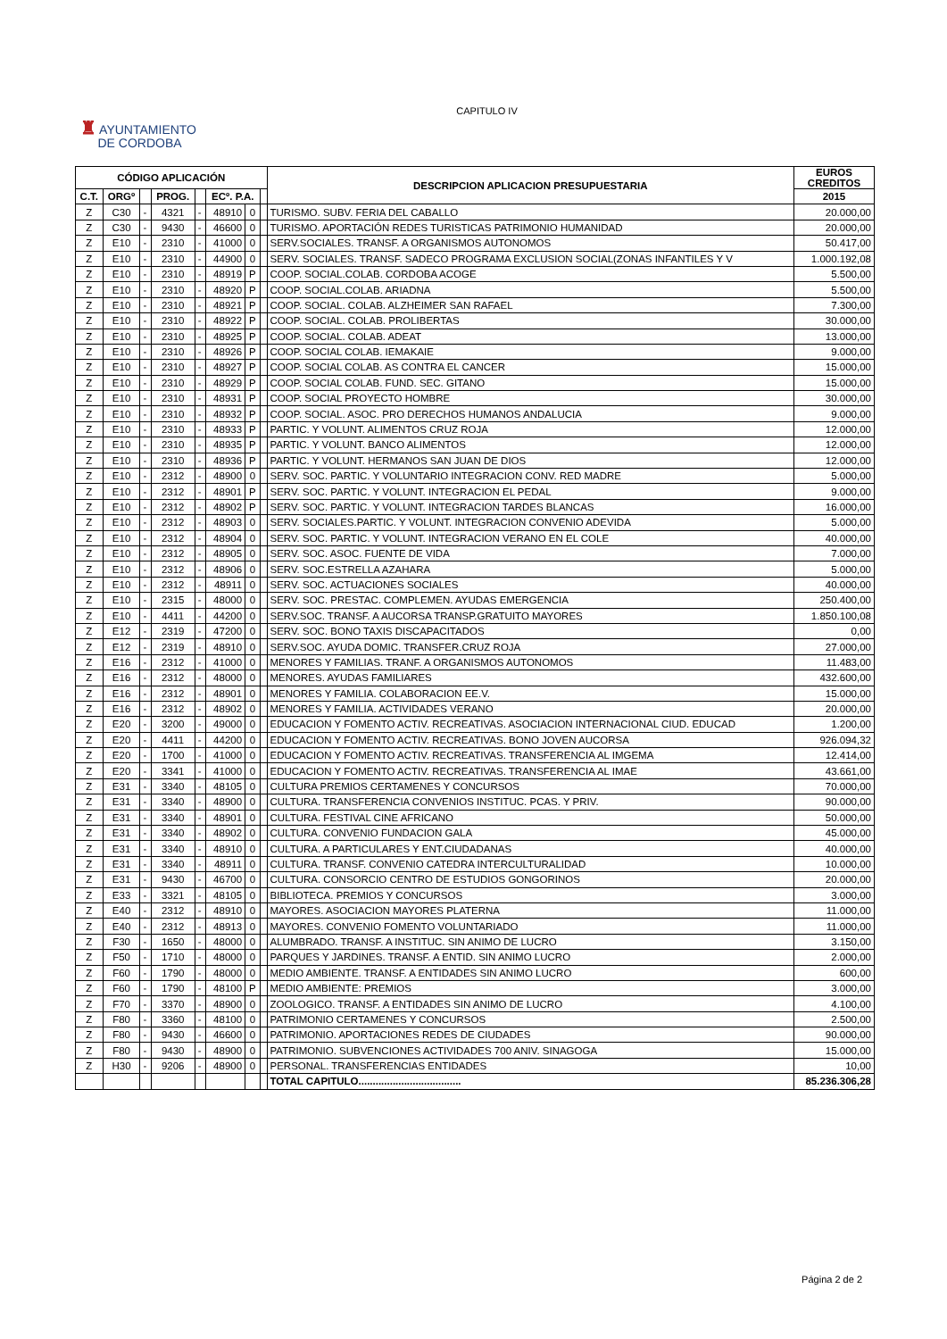CAPITULO IV
♜ AYUNTAMIENTO
DE CORDOBA
| CÓDIGO APLICACIÓN | | | | | | | | DESCRIPCION APLICACION PRESUPUESTARIA | EUROS CREDITOS |
| --- | --- | --- | --- | --- | --- | --- | --- | --- | --- |
| C.T. | ORGº | | PROG. | | ECº. P.A. | | | | 2015 |
| Z | C30 | - | 4321 | - | 48910 | 0 | | TURISMO. SUBV. FERIA DEL CABALLO | 20.000,00 |
| Z | C30 | - | 9430 | - | 46600 | 0 | | TURISMO. APORTACIÓN REDES TURISTICAS PATRIMONIO HUMANIDAD | 20.000,00 |
| Z | E10 | - | 2310 | - | 41000 | 0 | | SERV.SOCIALES. TRANSF. A ORGANISMOS AUTONOMOS | 50.417,00 |
| Z | E10 | - | 2310 | - | 44900 | 0 | | SERV. SOCIALES. TRANSF. SADECO PROGRAMA EXCLUSION SOCIAL(ZONAS INFANTILES Y V | 1.000.192,08 |
| Z | E10 | - | 2310 | - | 48919 | P | | COOP. SOCIAL.COLAB. CORDOBA ACOGE | 5.500,00 |
| Z | E10 | - | 2310 | - | 48920 | P | | COOP. SOCIAL.COLAB. ARIADNA | 5.500,00 |
| Z | E10 | - | 2310 | - | 48921 | P | | COOP. SOCIAL. COLAB. ALZHEIMER SAN RAFAEL | 7.300,00 |
| Z | E10 | - | 2310 | - | 48922 | P | | COOP. SOCIAL. COLAB. PROLIBERTAS | 30.000,00 |
| Z | E10 | - | 2310 | - | 48925 | P | | COOP. SOCIAL. COLAB. ADEAT | 13.000,00 |
| Z | E10 | - | 2310 | - | 48926 | P | | COOP. SOCIAL COLAB. IEMAKAIE | 9.000,00 |
| Z | E10 | - | 2310 | - | 48927 | P | | COOP. SOCIAL COLAB. AS CONTRA EL CANCER | 15.000,00 |
| Z | E10 | - | 2310 | - | 48929 | P | | COOP. SOCIAL COLAB. FUND. SEC. GITANO | 15.000,00 |
| Z | E10 | - | 2310 | - | 48931 | P | | COOP. SOCIAL PROYECTO HOMBRE | 30.000,00 |
| Z | E10 | - | 2310 | - | 48932 | P | | COOP. SOCIAL. ASOC. PRO DERECHOS HUMANOS ANDALUCIA | 9.000,00 |
| Z | E10 | - | 2310 | - | 48933 | P | | PARTIC. Y VOLUNT. ALIMENTOS CRUZ ROJA | 12.000,00 |
| Z | E10 | - | 2310 | - | 48935 | P | | PARTIC. Y VOLUNT. BANCO ALIMENTOS | 12.000,00 |
| Z | E10 | - | 2310 | - | 48936 | P | | PARTIC. Y VOLUNT. HERMANOS SAN JUAN DE DIOS | 12.000,00 |
| Z | E10 | - | 2312 | - | 48900 | 0 | | SERV. SOC. PARTIC. Y VOLUNTARIO INTEGRACION CONV. RED MADRE | 5.000,00 |
| Z | E10 | - | 2312 | - | 48901 | P | | SERV. SOC. PARTIC. Y VOLUNT. INTEGRACION EL PEDAL | 9.000,00 |
| Z | E10 | - | 2312 | - | 48902 | P | | SERV. SOC. PARTIC. Y VOLUNT. INTEGRACION TARDES BLANCAS | 16.000,00 |
| Z | E10 | - | 2312 | - | 48903 | 0 | | SERV. SOCIALES.PARTIC. Y VOLUNT. INTEGRACION CONVENIO ADEVIDA | 5.000,00 |
| Z | E10 | - | 2312 | - | 48904 | 0 | | SERV. SOC. PARTIC. Y VOLUNT. INTEGRACION VERANO EN EL COLE | 40.000,00 |
| Z | E10 | - | 2312 | - | 48905 | 0 | | SERV. SOC. ASOC. FUENTE DE VIDA | 7.000,00 |
| Z | E10 | - | 2312 | - | 48906 | 0 | | SERV. SOC.ESTRELLA AZAHARA | 5.000,00 |
| Z | E10 | - | 2312 | - | 48911 | 0 | | SERV. SOC. ACTUACIONES SOCIALES | 40.000,00 |
| Z | E10 | - | 2315 | - | 48000 | 0 | | SERV. SOC. PRESTAC. COMPLEMEN. AYUDAS EMERGENCIA | 250.400,00 |
| Z | E10 | - | 4411 | - | 44200 | 0 | | SERV.SOC. TRANSF. A AUCORSA TRANSP.GRATUITO MAYORES | 1.850.100,08 |
| Z | E12 | - | 2319 | - | 47200 | 0 | | SERV. SOC. BONO TAXIS DISCAPACITADOS | 0,00 |
| Z | E12 | - | 2319 | - | 48910 | 0 | | SERV.SOC. AYUDA DOMIC. TRANSFER.CRUZ ROJA | 27.000,00 |
| Z | E16 | - | 2312 | - | 41000 | 0 | | MENORES Y FAMILIAS. TRANF. A ORGANISMOS AUTONOMOS | 11.483,00 |
| Z | E16 | - | 2312 | - | 48000 | 0 | | MENORES. AYUDAS FAMILIARES | 432.600,00 |
| Z | E16 | - | 2312 | - | 48901 | 0 | | MENORES Y FAMILIA. COLABORACION EE.V. | 15.000,00 |
| Z | E16 | - | 2312 | - | 48902 | 0 | | MENORES Y FAMILIA. ACTIVIDADES VERANO | 20.000,00 |
| Z | E20 | - | 3200 | - | 49000 | 0 | | EDUCACION Y FOMENTO ACTIV. RECREATIVAS. ASOCIACION INTERNACIONAL CIUD. EDUCAD | 1.200,00 |
| Z | E20 | - | 4411 | - | 44200 | 0 | | EDUCACION Y FOMENTO ACTIV. RECREATIVAS. BONO JOVEN AUCORSA | 926.094,32 |
| Z | E20 | - | 1700 | - | 41000 | 0 | | EDUCACION Y FOMENTO ACTIV. RECREATIVAS. TRANSFERENCIA AL IMGEMA | 12.414,00 |
| Z | E20 | - | 3341 | - | 41000 | 0 | | EDUCACION Y FOMENTO ACTIV. RECREATIVAS. TRANSFERENCIA AL IMAE | 43.661,00 |
| Z | E31 | - | 3340 | - | 48105 | 0 | | CULTURA PREMIOS CERTAMENES Y CONCURSOS | 70.000,00 |
| Z | E31 | - | 3340 | - | 48900 | 0 | | CULTURA. TRANSFERENCIA CONVENIOS INSTITUC. PCAS. Y PRIV. | 90.000,00 |
| Z | E31 | - | 3340 | - | 48901 | 0 | | CULTURA. FESTIVAL CINE AFRICANO | 50.000,00 |
| Z | E31 | - | 3340 | - | 48902 | 0 | | CULTURA. CONVENIO FUNDACION GALA | 45.000,00 |
| Z | E31 | - | 3340 | - | 48910 | 0 | | CULTURA. A PARTICULARES Y ENT.CIUDADANAS | 40.000,00 |
| Z | E31 | - | 3340 | - | 48911 | 0 | | CULTURA. TRANSF. CONVENIO CATEDRA INTERCULTURALIDAD | 10.000,00 |
| Z | E31 | - | 9430 | - | 46700 | 0 | | CULTURA. CONSORCIO CENTRO DE ESTUDIOS GONGORINOS | 20.000,00 |
| Z | E33 | - | 3321 | - | 48105 | 0 | | BIBLIOTECA. PREMIOS Y CONCURSOS | 3.000,00 |
| Z | E40 | - | 2312 | - | 48910 | 0 | | MAYORES. ASOCIACION MAYORES PLATERNA | 11.000,00 |
| Z | E40 | - | 2312 | - | 48913 | 0 | | MAYORES. CONVENIO FOMENTO VOLUNTARIADO | 11.000,00 |
| Z | F30 | - | 1650 | - | 48000 | 0 | | ALUMBRADO. TRANSF. A INSTITUC. SIN ANIMO DE LUCRO | 3.150,00 |
| Z | F50 | - | 1710 | - | 48000 | 0 | | PARQUES Y JARDINES. TRANSF. A ENTID. SIN ANIMO LUCRO | 2.000,00 |
| Z | F60 | - | 1790 | - | 48000 | 0 | | MEDIO AMBIENTE. TRANSF. A ENTIDADES SIN ANIMO LUCRO | 600,00 |
| Z | F60 | - | 1790 | - | 48100 | P | | MEDIO AMBIENTE: PREMIOS | 3.000,00 |
| Z | F70 | - | 3370 | - | 48900 | 0 | | ZOOLOGICO. TRANSF. A ENTIDADES SIN ANIMO DE LUCRO | 4.100,00 |
| Z | F80 | - | 3360 | - | 48100 | 0 | | PATRIMONIO CERTAMENES Y CONCURSOS | 2.500,00 |
| Z | F80 | - | 9430 | - | 46600 | 0 | | PATRIMONIO. APORTACIONES REDES DE CIUDADES | 90.000,00 |
| Z | F80 | - | 9430 | - | 48900 | 0 | | PATRIMONIO. SUBVENCIONES ACTIVIDADES 700 ANIV. SINAGOGA | 15.000,00 |
| Z | H30 | - | 9206 | - | 48900 | 0 | | PERSONAL. TRANSFERENCIAS ENTIDADES | 10,00 |
| | | | | | | | | TOTAL CAPITULO.................................... | 85.236.306,28 |
Página 2 de 2